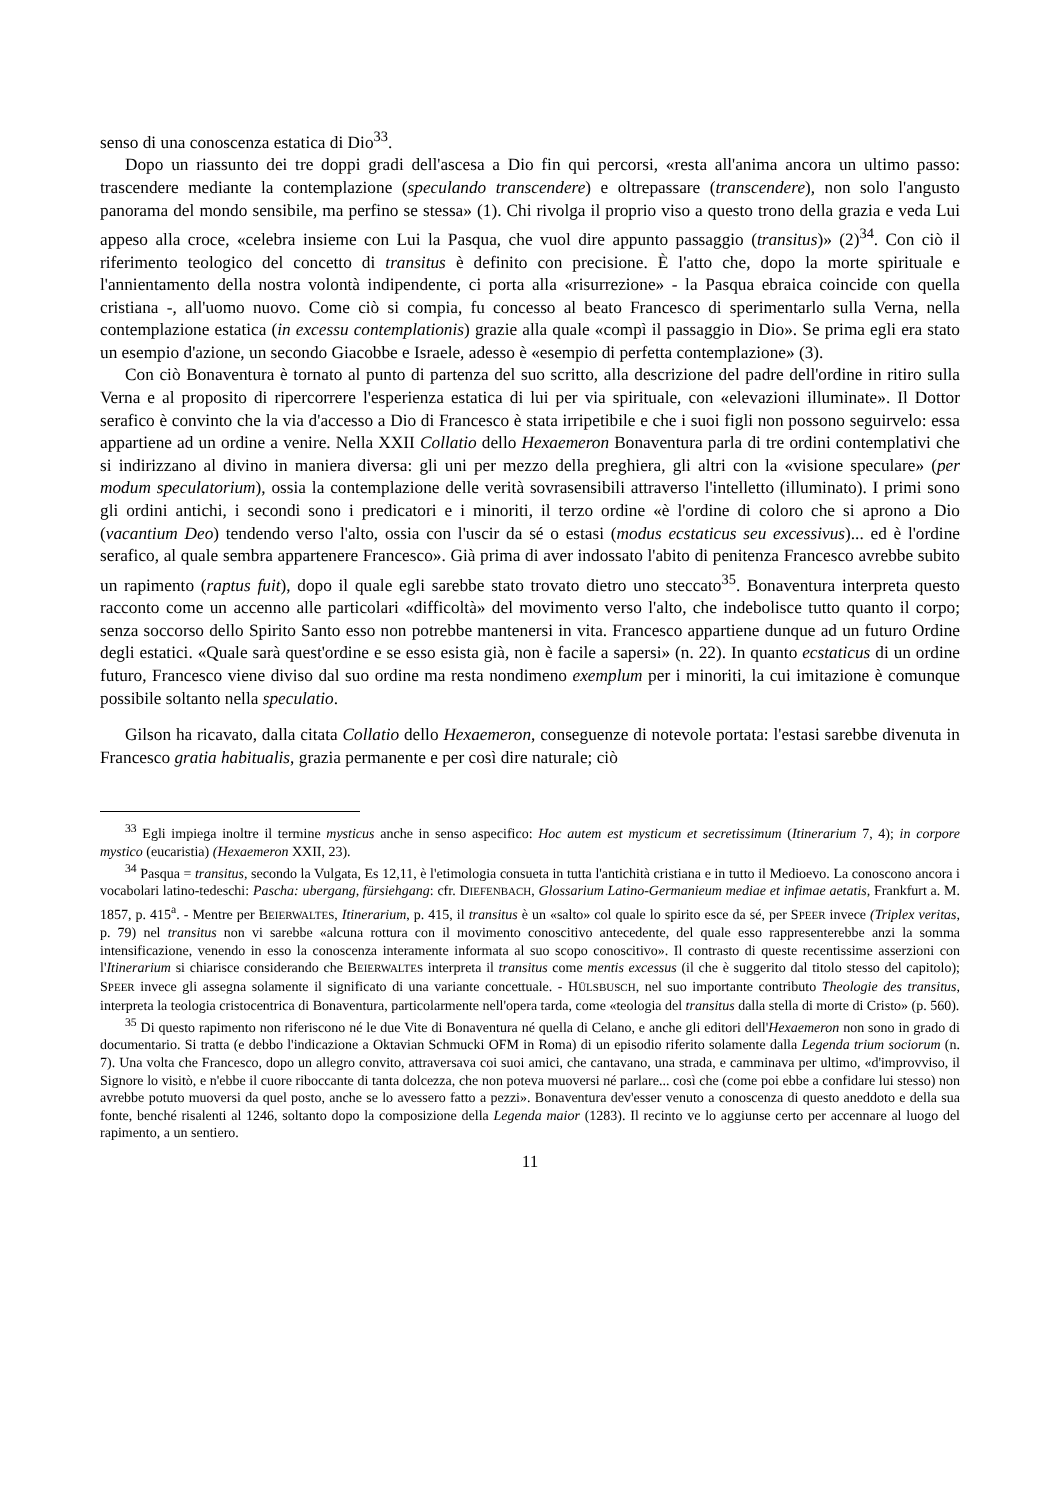senso di una conoscenza estatica di Dio<sup>33</sup>.
Dopo un riassunto dei tre doppi gradi dell'ascesa a Dio fin qui percorsi, «resta all'anima ancora un ultimo passo: trascendere mediante la contemplazione (speculando transcendere) e oltrepassare (transcendere), non solo l'angusto panorama del mondo sensibile, ma perfino se stessa» (1). Chi rivolga il proprio viso a questo trono della grazia e veda Lui appeso alla croce, «celebra insieme con Lui la Pasqua, che vuol dire appunto passaggio (transitus)» (2)<sup>34</sup>. Con ciò il riferimento teologico del concetto di transitus è definito con precisione. È l'atto che, dopo la morte spirituale e l'annientamento della nostra volontà indipendente, ci porta alla «risurrezione» - la Pasqua ebraica coincide con quella cristiana -, all'uomo nuovo. Come ciò si compia, fu concesso al beato Francesco di sperimentarlo sulla Verna, nella contemplazione estatica (in excessu contemplationis) grazie alla quale «compì il passaggio in Dio». Se prima egli era stato un esempio d'azione, un secondo Giacobbe e Israele, adesso è «esempio di perfetta contemplazione» (3).
Con ciò Bonaventura è tornato al punto di partenza del suo scritto, alla descrizione del padre dell'ordine in ritiro sulla Verna e al proposito di ripercorrere l'esperienza estatica di lui per via spirituale, con «elevazioni illuminate». Il Dottor serafico è convinto che la via d'accesso a Dio di Francesco è stata irripetibile e che i suoi figli non possono seguirvelo: essa appartiene ad un ordine a venire. Nella XXII Collatio dello Hexaemeron Bonaventura parla di tre ordini contemplativi che si indirizzano al divino in maniera diversa: gli uni per mezzo della preghiera, gli altri con la «visione speculare» (per modum speculatorium), ossia la contemplazione delle verità sovrasensibili attraverso l'intelletto (illuminato). I primi sono gli ordini antichi, i secondi sono i predicatori e i minoriti, il terzo ordine «è l'ordine di coloro che si aprono a Dio (vacantium Deo) tendendo verso l'alto, ossia con l'uscir da sé o estasi (modus ecstaticus seu excessivus)... ed è l'ordine serafico, al quale sembra appartenere Francesco». Già prima di aver indossato l'abito di penitenza Francesco avrebbe subito un rapimento (raptus fuit), dopo il quale egli sarebbe stato trovato dietro uno steccato<sup>35</sup>. Bonaventura interpreta questo racconto come un accenno alle particolari «difficoltà» del movimento verso l'alto, che indebolisce tutto quanto il corpo; senza soccorso dello Spirito Santo esso non potrebbe mantenersi in vita. Francesco appartiene dunque ad un futuro Ordine degli estatici. «Quale sarà quest'ordine e se esso esista già, non è facile a sapersi» (n. 22). In quanto ecstaticus di un ordine futuro, Francesco viene diviso dal suo ordine ma resta nondimeno exemplum per i minoriti, la cui imitazione è comunque possibile soltanto nella speculatio.
Gilson ha ricavato, dalla citata Collatio dello Hexaemeron, conseguenze di notevole portata: l'estasi sarebbe divenuta in Francesco gratia habitualis, grazia permanente e per così dire naturale; ciò
<sup>33</sup> Egli impiega inoltre il termine mysticus anche in senso aspecifico: Hoc autem est mysticum et secretissimum (Itinerarium 7, 4); in corpore mystico (eucaristia) (Hexaemeron XXII, 23).
<sup>34</sup> Pasqua = transitus, secondo la Vulgata, Es 12,11, è l'etimologia consueta in tutta l'antichità cristiana e in tutto il Medioevo. La conoscono ancora i vocabolari latino-tedeschi: Pascha: ubergang, fürsiehgang: cfr. DIEFENBACH, Glossarium Latino-Germanieum mediae et infimae aetatis, Frankfurt a. M. 1857, p. 415<sup>a</sup>. - Mentre per BEIERWALTES, Itinerarium, p. 415, il transitus è un «salto» col quale lo spirito esce da sé, per SPEER invece (Triplex veritas, p. 79) nel transitus non vi sarebbe «alcuna rottura con il movimento conoscitivo antecedente, del quale esso rappresenterebbe anzi la somma intensificazione, venendo in esso la conoscenza interamente informata al suo scopo conoscitivo». Il contrasto di queste recentissime asserzioni con l'Itinerarium si chiarisce considerando che BEIERWALTES interpreta il transitus come mentis excessus (il che è suggerito dal titolo stesso del capitolo); SPEER invece gli assegna solamente il significato di una variante concettuale. - HÜLSBUSCH, nel suo importante contributo Theologie des transitus, interpreta la teologia cristocentrica di Bonaventura, particolarmente nell'opera tarda, come «teologia del transitus dalla stella di morte di Cristo» (p. 560).
<sup>35</sup> Di questo rapimento non riferiscono né le due Vite di Bonaventura né quella di Celano, e anche gli editori dell'Hexaemeron non sono in grado di documentario. Si tratta (e debbo l'indicazione a Oktavian Schmucki OFM in Roma) di un episodio riferito solamente dalla Legenda trium sociorum (n. 7). Una volta che Francesco, dopo un allegro convito, attraversava coi suoi amici, che cantavano, una strada, e camminava per ultimo, «d'improvviso, il Signore lo visitò, e n'ebbe il cuore riboccante di tanta dolcezza, che non poteva muoversi né parlare... così che (come poi ebbe a confidare lui stesso) non avrebbe potuto muoversi da quel posto, anche se lo avessero fatto a pezzi». Bonaventura dev'esser venuto a conoscenza di questo aneddoto e della sua fonte, benché risalenti al 1246, soltanto dopo la composizione della Legenda maior (1283). Il recinto ve lo aggiunse certo per accennare al luogo del rapimento, a un sentiero.
11